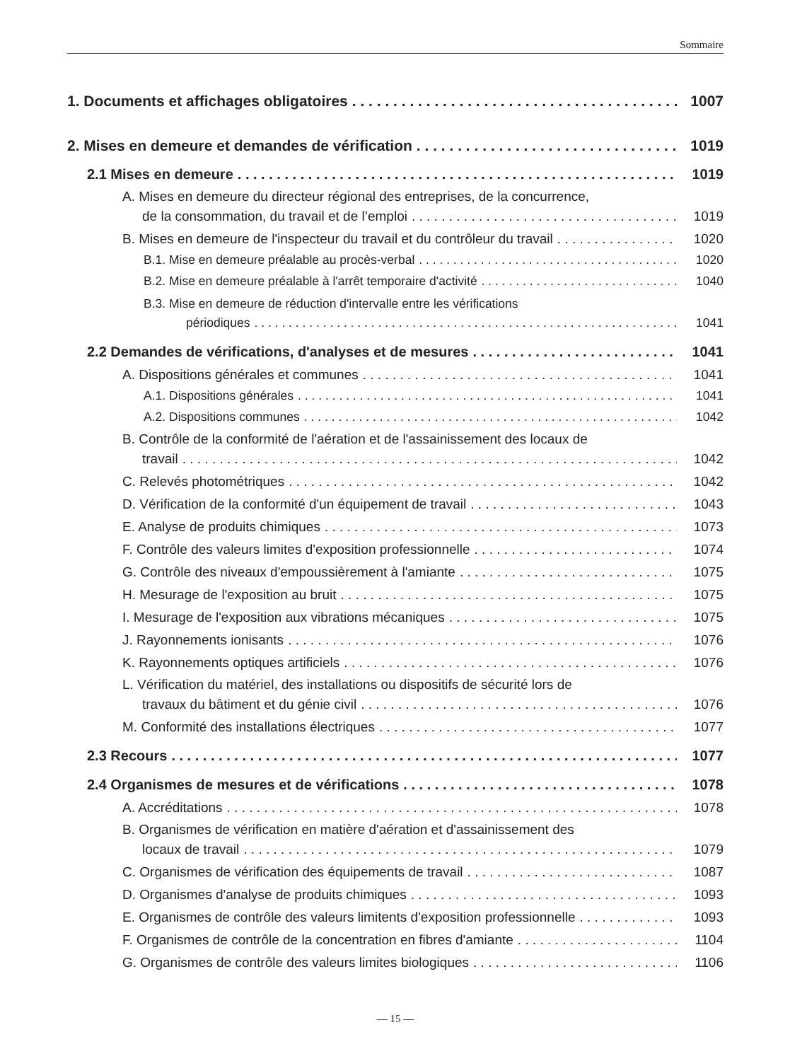Sommaire
1. Documents et affichages obligatoires 1007
2. Mises en demeure et demandes de vérification 1019
2.1 Mises en demeure 1019
A. Mises en demeure du directeur régional des entreprises, de la concurrence,
de la consommation, du travail et de l’emploi 1019
B. Mises en demeure de l'inspecteur du travail et du contrôleur du travail 1020
B.1. Mise en demeure préalable au procès-verbal 1020
B.2. Mise en demeure préalable à l'arrêt temporaire d'activité 1040
B.3. Mise en demeure de réduction d'intervalle entre les vérifications
périodiques 1041
2.2 Demandes de vérifications, d'analyses et de mesures 1041
A. Dispositions générales et communes 1041
A.1. Dispositions générales 1041
A.2. Dispositions communes 1042
B. Contrôle de la conformité de l'aération et de l'assainissement des locaux de
travail 1042
C. Relevés photométriques 1042
D. Vérification de la conformité d'un équipement de travail 1043
E. Analyse de produits chimiques 1073
F. Contrôle des valeurs limites d'exposition professionnelle 1074
G. Contrôle des niveaux d'empoussièrement à l'amiante 1075
H. Mesurage de l'exposition au bruit 1075
I. Mesurage de l'exposition aux vibrations mécaniques 1075
J. Rayonnements ionisants 1076
K. Rayonnements optiques artificiels 1076
L. Vérification du matériel, des installations ou dispositifs de sécurité lors de
travaux du bâtiment et du génie civil 1076
M. Conformité des installations électriques 1077
2.3 Recours 1077
2.4 Organismes de mesures et de vérifications 1078
A. Accréditations 1078
B. Organismes de vérification en matière d'aération et d'assainissement des
locaux de travail 1079
C. Organismes de vérification des équipements de travail 1087
D. Organismes d'analyse de produits chimiques 1093
E. Organismes de contrôle des valeurs limitents d'exposition professionnelle 1093
F. Organismes de contrôle de la concentration en fibres d'amiante 1104
G. Organismes de contrôle des valeurs limites biologiques 1106
— 15 —